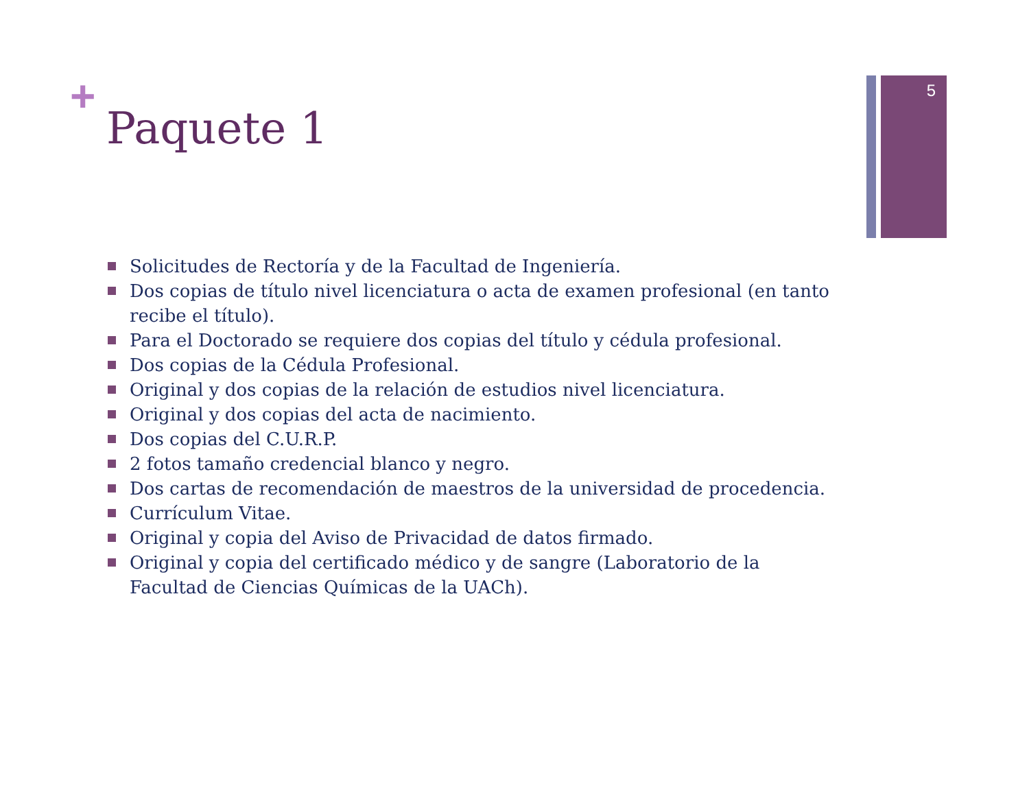5
+
Paquete 1
Solicitudes de Rectoría y de la Facultad de Ingeniería.
Dos copias de título nivel licenciatura o acta de examen profesional (en tanto recibe el título).
Para el Doctorado se requiere dos copias del título y cédula profesional.
Dos copias de la Cédula Profesional.
Original y dos copias de la relación de estudios nivel licenciatura.
Original y dos copias del acta de nacimiento.
Dos copias del C.U.R.P.
2 fotos tamaño credencial blanco y negro.
Dos cartas de recomendación de maestros de la universidad de procedencia.
Currículum Vitae.
Original y copia del Aviso de Privacidad de datos firmado.
Original y copia del certificado médico y de sangre (Laboratorio de la Facultad de Ciencias Químicas de la UACh).